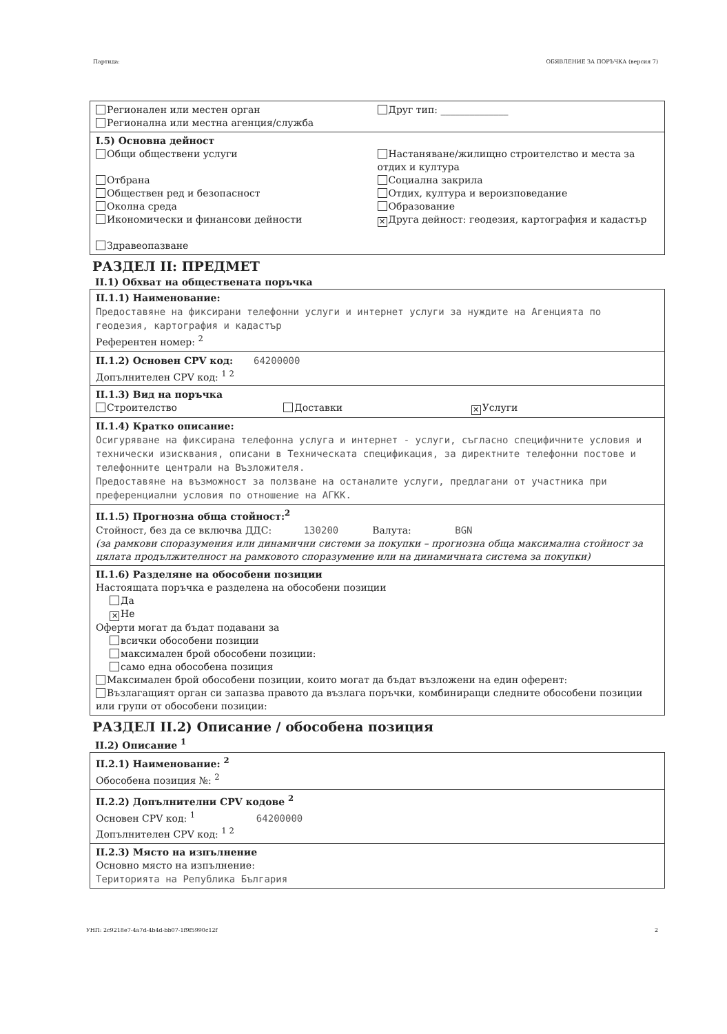Партида: ОБЯВЛЕНИЕ ЗА ПОРЪЧКА (версия 7)
Регионален или местен орган
Регионална или местна агенция/служба
Друг тип: ______________
I.5) Основна дейност
Общи обществени услуги
Отбрана
Обществен ред и безопасност
Околна среда
Икономически и финансови дейности
Здравеопазване
Настаняване/жилищно строителство и места за отдих и култура
Социална закрила
Отдих, култура и вероизповедание
Образование
✕ Друга дейност: геодезия, картография и кадастър
РАЗДЕЛ II: ПРЕДМЕТ
II.1) Обхват на обществената поръчка
II.1.1) Наименование:
Предоставяне на фиксирани телефонни услуги и интернет услуги за нуждите на Агенцията по геодезия, картография и кадастър
Референтен номер: <sup>2</sup>
II.1.2) Основен CPV код: 64200000
Допълнителен CPV код: <sup>1 2</sup>
II.1.3) Вид на поръчка
Строителство Доставки
✕ Услуги
II.1.4) Кратко описание:
Осигуряване на фиксирана телефонна услуга и интернет - услуги, съгласно специфичните условия и технически изисквания, описани в Техническата спецификация, за директните телефонни постове и телефонните централи на Възложителя.
Предоставяне на възможност за ползване на останалите услуги, предлагани от участника при преференциални условия по отношение на АГКК.
II.1.5) Прогнозна обща стойност:<sup>2</sup>
Стойност, без да се включва ДДС: 130200 Валута: BGN
(за рамкови споразумения или динамични системи за покупки – прогнозна обща максимална стойност за цялата продължителност на рамковото споразумение или на динамичната система за покупки)
II.1.6) Разделяне на обособени позиции
Настоящата поръчка е разделена на обособени позиции
Да
✕ Не
Оферти могат да бъдат подавани за
всички обособени позиции
максимален брой обособени позиции:
само една обособена позиция
Максимален брой обособени позиции, които могат да бъдат възложени на един оферент:
Възлагащият орган си запазва правото да възлага поръчки, комбиниращи следните обособени позиции или групи от обособени позиции:
РАЗДЕЛ II.2) Описание / обособена позиция
II.2) Описание <sup>1</sup>
II.2.1) Наименование: <sup>2</sup>
Обособена позиция №: <sup>2</sup>
II.2.2) Допълнителни CPV кодове <sup>2</sup>
Основен CPV код: <sup>1</sup> 64200000
Допълнителен CPV код: <sup>1 2</sup>
II.2.3) Място на изпълнение
Основно място на изпълнение:
Територията на Република България
УНП: 2c9218e7-4a7d-4b4d-bb07-1f9f5990c12f 2